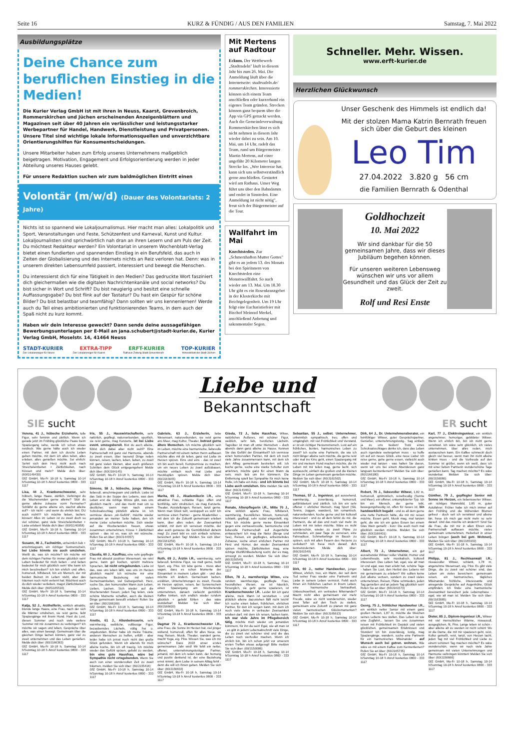Seite 16 KURZ & FÜNDIG / AUS DEN FAMILIEN Samstag, 7. Mai 2022
Ausbildungsplätze
Deine Chance zum beruflichen Einstieg in die Medien!
Die Kurier Verlag GmbH ist mit ihren in Neuss, Kaarst, Grevenbroich, Rommerskirchen und Jüchen erscheinenden Anzeigenblättern und Magazinen seit über 40 Jahren ein verlässlicher und leistungsstarker Werbepartner für Handel, Handwerk, Dienstleistung und Privatpersonen. Unsere Titel sind wichtige lokale Informationsquellen und unverzichtbare Orientierungshilfen für Konsumentscheidungen.
Unsere Mitarbeiter haben zum Erfolg unseres Unternehmens maßgeblich beigetragen. Motivation, Engagement und Erfolgsorientierung werden in jeder Abteilung unseres Hauses gelebt.
Für unsere Redaktion suchen wir zum baldmöglichen Eintritt einen
Volontär (m/w/d) (Dauer des Volontariats: 2 Jahre)
Nichts ist so spannend wie Lokaljournalismus. Hier macht man alles: Lokalpolitik und Sport, Veranstaltungen und Feste, Schützenfest und Karneval, Kunst und Kultur. Lokaljournalisten sind sprichwörtlich nah dran an ihren Lesern und am Puls der Zeit. Du möchtest Redakteur werden? Ein Volontariat in unserem Wochenblatt-Verlag bietet einen fundierten und spannenden Einstieg in ein Berufsfeld, das auch in Zeiten der Globalisierung und des Internets nichts an Reiz verloren hat. Denn: was in unserem direkten Lebensumfeld passiert, interessiert und bewegt die Menschen.
Du interessierst dich für eine Tätigkeit in den Medien? Das gedruckte Wort fasziniert dich gleichermaßen wie die digitalen Nachrichtenkanäle und social networks? Du bist sicher in Wort und Schrift? Du bist neugierig und besitzt eine schnelle Auffassungsgabe? Du bist flink auf der Tastatur? Du hast ein Gespür für schöne Bilder? Du bist belastbar und teamfähig? Dann sollten wir uns kennenlernen! Werde auch du Teil eines ambitionierten und funktionierenden Teams, in dem auch der Spaß nicht zu kurz kommt.
Haben wir dein Interesse geweckt? Dann sende deine aussagefähigen Bewerbungsunterlagen per E-Mail an jana.schubert@stadt-kurier.de, Kurier Verlag GmbH, Moselstr. 14, 41464 Neuss
STADT-KURIER EXTRA-TIPP ERFT-KURIER TOP-KURIER
Der Lokalanzeiger für Neuss Der Lokalanzeiger für Kaarst Rathaus-Zeitung Stadt Grevenbroich Hinweisblatt der Stadt Jüchen
Mit Mertens auf Radtour
Eckum. Der Wettbewerb „Stadtradeln" läuft in diesem Jahr bis zum 26. Mai. Die Anmeldung läuft über die Internetseite: stadtradeln.de/ rommerskirchen. Interessierte können sich einem Team anschließen oder kurzerhand ein eigenes Team gründen. Strecken können ganz bequem über die App via GPS getrackt werden.
Auch die Gemeindeverwaltung Rommerskirchen lässt es sich nicht nehmen in diesem Jahr wieder dabei zu sein. Am 10. Mai, um 14 Uhr, radelt das Team, rund um Bürgermeister Martin Mertens, auf einer ungefähr 20 Kilometer langen Strecke los. „Wer Interesse hat, kann sich uns selbstverständlich gerne anschließen. Gestartet wird am Rathaus. Unser Weg führt uns über den Bahndamm und endet in Sinsteden. Eine Anmeldung ist nicht nötig", freut sich der Bürgermeister auf die Tour.
Wallfahrt im Mai
Knechtsteden. Zur „Schmerzhaften Mutter Gottes" gibt es an jedem 13. des Monats bei den Spiritanern von Knechtsteden eine Monatswallfahrt. So auch wieder am 13. Mai. Um 18.30 Uhr gibt es ein Rosenkranzgebet in der Klosterkirche mit Beichtgelegenheit. Um 19 Uhr folgt eine Eucharistiefeier mit Bischof Meinrad Merkel, anschließend Anbetung und sakramentaler Segen.
Schneller. Mehr. Wissen.
www.erft-kurier.de
Herzlichen Glückwunsch
Unser Geschenk des Himmels ist endlich da!
Mit der stolzen Mama Katrin Bernrath freuen sich über die Geburt des kleinen
Leo Tim
27.04.2022 3.820 g 56 cm
die Familien Bernrath & Odenthal
Goldhochzeit
10. Mai 2022
Wir sind dankbar für die 50 gemeinsamen Jahre, dass wir dieses Jubiläum begehen können.
Für unseren weiteren Lebensweg wünschen wir uns vor allem Gesundheit und das Glück der Zeit zu zweit.
Rolf und Resi Enste
Liebe und
Bekanntschaft
SIE sucht ER sucht
Verena, 41 J., hübsche Erzieherin, tolle Figur, sehr feminin und zärtlich. Wenn ich gerade jetzt im Frühling glückliche Paare beim Spaziergang sehe, werde ich schon etwas neidisch. Wie gerne hätte auch ich wieder einen Partner, mit dem ich durchs Leben gehen möchte, mit dem ich alles teilen, alles erleben, alles genießen möchte. Sei ehrlich: Sehnt sich dein Herz nicht auch nach Streicheleinheiten + Zärtlichkeiten, nach Küssen und mehr? Melde dich über: (60/G149430)
GfZ GmbH, Mo-Fr 10-18 h, Samstag 10-14 h/Sonntag 10-18 h Anruf kostenlos 0800 - 333 1117
Lisa, 44 J., Krankenschwester, sehr hübsch, lange Haare, zärtlich. Verbringst du die Wochenenden gerne alleine? Sitzt du gerne alleine zuhause vorm Fernseher? Schläfst du gerne alleine ein, wachst alleine auf? - Ich nicht - und wenn du ehrlich bist, DU auch nicht!!!! Ich möchte lieben, lachen, küssen! Alles im Leben ist zu zweit doch so viel schöner, ganz viele Streicheleinheiten + Liebe erleben! Melde dich über: (60/G140958)
GfZ GmbH, Mo-Fr 10-18 h, Samstag 10-14 h/Sonntag 10-18 h Anruf kostenlos 0800 - 333 1117
Susann, 46 J., Fachwirtin, unheimlich lieb + anschmiegsam, ein richtiger Sonnenschein, bei Liebe könnte sie auch umziehen. Weißt du, was ich möchte? Ich möchte mit dem richtigen Partner für immer glücklich sein! Leben bedeutet für mich lieben - und lieben bedeutet für mich glücklich sein! Wie kann ich mich beschreiben? Ich bin ehrlich und offen, humorvoll, hilfsbereit, bin ein Mensch, der mit beiden Beinen im Leben steht, aber das träumen noch nicht verlernt hat. Möchtest auch du dich wieder verlieben, magst Zärtlichkeiten? Melde dich über: (60/G165510)
GfZ GmbH, Mo-Fr 10-18 h, Samstag 10-14 h/Sonntag 10-18 h Anruf kostenlos 0800 - 333 1117
Katja, 52 J., Arzthelferin, wirklich attraktiv, blonde lange Haare, eine Frau, nach der sich die Männer umdrehen, sie reist gerne, liebt Spaziergänge mit ihrem Hund. Hast du Lust, diesen Sommer und noch viele weitere Sommer mit mir zusammen zu verbringen? Ich möchte wir sagen und leben, Gespräche über alles, was einen bewegt. Gemeinsam über die gleichen Dinge lachen können, ganz viel zu zweit unternehmen und das Leben genießen. Melde dich über: (60/J166363)
GfZ GmbH, Mo-Fr 10-18 h, Samstag 10-14 h/Sonntag 10-18 h Anruf kostenlos 0800 - 333 1117
Iris, 55 J., Hauswirtschafterin, sehr natürlich, gepflegt, naturverbunden, sportlich, sie reist gerne, mag Konzerte, ist bei Liebe event. umzugsbereit. Bist du auch alleine, fühlst dich dabei aber nicht wohl? Eine Partnerschaft mit ganz viel Harmonie, abends zu zweit essen, über tausend Dinge reden können, reisen, lachen, leben, lieben, zu zweit mit ganz vielen kleinen, aber auch größeren Schritten dem Glück entgegengehen! Melde dich über: (60/J164145)
GfZ GmbH, Mo-Fr 10-18 h, Samstag 10-14 h/Sonntag 10-18 h Anruf kostenlos 0800 - 333 1117
Simone, 58 J., hübsche, junge Witwe, liebevoll, anschmiegsam und zärtlich. Liebe ist das Salz in der Suppe des Lebens, was dem Leben erst die richtige Würze gibt, was uns glücklich macht - und das merkt man um so deutlicher, wenn man nach einem Schicksalsschlag plötzlich alleine ist. Ich vermisse dieses „wir-Gefühl", möchte wieder jemanden an meiner Seite haben, den ich meine Liebe schenken möchte. Sich wieder auf die Wochenenden freuen, etwas zusammen unternehmen, Küsse + Zärtlichkeit spüren - das ist es, was ich mir wünsche. Rufen Sie an über: (60/J144357)
GfZ GmbH, Mo-Fr 10-18 h, Samstag 10-14 h/Sonntag 10-18 h Anruf kostenlos 0800 - 333 1117
Claudia, 60 J., Kauffrau, eine sehr gepflegte Frau mit absolut positiver Wesensart, sie reist gerne, kann gut kochen, spricht mehrere Sprachen, ist nicht ortsgebunden. Liebe ist das, was uns leben läßt, was uns im Herzen glücklich macht! Ich wünsche mir eine harmonische Beziehung mit vielen Gemeinsamkeiten, viel Geborgenheit, Herz, suche Sie, den humorvollen Mann zum Leben, Lieben, Lachen. Sich wieder auf die Wochenenden freuen, jeden Tag teilen, viele schöne Momente schaffen, auch die kleinen Dinge gemeinsam bewußt erleben! Rufen Sie an über: (60/J166169)
GfZ GmbH, Mo-Fr 10-18 h, Samstag 10-14 h/Sonntag 10-18 h Anruf kostenlos 0800 - 333 1117
Anette, 61 J., Altenbetreuerin, sehr warmherzig, weibliche, vollbusige Figur, bezauberndes Lächeln, völlig frei u. ungebunden. Bisher habe ich meine Träume, anderen Menschen zu helfen, erfüllt - aber leider habe ich privat noch nicht das große Glück gefunden. Wenn ich abends für mich alleine koche, bin ich oft traurig. Ich möchte wieder das Gefühl spüren, geliebt zu werden, bin eine gute Hausfrau, wäre bei Sympathie nicht ortsgebunden. Wenn Sie auch von einer wundervollen Zeit zu zweit träumen, melden Sie sich über: (60/J135416)
GfZ GmbH, Mo-Fr 10-18 h, Samstag 10-14 h/Sonntag 10-18 h Anruf kostenlos 0800 - 333 1117
Gabriele, 63 J., Erzieherin, liebe Wesensart, naturverbunden, sie reist gerne ans Meer, mag Kultur, Theater, betreut gerne ältere Menschen. Ich möchte glücklich sein im Leben, möchte eine harmonische, liebevolle Partnerschaft mit einem netten Herrn aufbauen möchte alles mit dir teilen, ganz viel Liebe im Herzen spüren. Eins und eins - das ist zwei! Ich bin auch bereit, Kompromisse zu machen, um ein neues Leben zu zweit aufzubauen, möchte einfach noch mal Liebe und Herzklopfen spüren. Melde dich über: (60/J163045)
GfZ GmbH, Mo-Fr 10-18 h, Samstag 10-14 h/Sonntag 10-18 h Anruf kostenlos 0800 - 333 1117
Marita, 65 J., Akademikerin i.R., eine attraktive Frau, schlanke Figur, offen und feinfühlig, sehr strukturiert, sie mag Konzerte, Theater, Ausstellungen, Reisen, tanzt gerne. Wenn man Glück teilt, verdoppelt es sich! Ich vermisse einen Partner - gerne Akademiker -, mit dem ich die Zukunft gemeinsam erleben kann, über alles reden, der Zweisamkeit schätzt, mit dem ich verreisen möchte, der aber auch genauso die Gemütlichkeit daheim mag! Zu zweit lebt es sich einfach schöner, bereichert jeden Tag! Melden Sie sich über: (60/J161259)
GfZ GmbH, Mo-Fr 10-18 h, Samstag 10-14 h/Sonntag 10-18 h Anruf kostenlos 0800 - 333 1117
Ruth, 69 J., Ärztin i.R., warmherzig, sehr liebevoll, feminine Figur, sie malt gerne, treibt Sport, eig. Pkw. Ich lebe gerne - muss aber sagen, dass es schon Momente der Einsamkeit in meinem Leben gibt - und das möchte ich ändern. Gemeinsam lachen, erzählen, Unternehmungen zu zweit, Freude im Herzen spüren, reisen, bei Sonnenschein einen Spaziergang am Wochenende unternehmen, danach vielleicht gemütlich Kaffee trinken, sich endlich wieder rundum glücklich + geliebt fühlen - das wäre wunderbar! Melden Sie sich über: (60/J166620)
GfZ GmbH, Mo-Fr 10-18 h, Samstag 10-14 h/Sonntag 10-18 h Anruf kostenlos 0800 - 333 1117
Dagmar 70 J., Krankenschwester i.R., eine Frau, die Sonne im Herzen hat, viel jünger wirkend, humorvoll, offen für alles Neue, sie mag Reisen, Musik, Theater, wandert gerne, macht Yoga, eig. Pkw. Wissen Sie, was ich mir wünsche? Dass 2022 unser erstes gemeinsames Jahr wird! Mir fehlt ein netter, offener, unternehmungslustiger Partner, jemand, mit dem ich reden kann, der humorig und positiv denkend ist, der eine Beziehung ernst nimmt, dem Liebe in seinem Alltag fehlt - denn die will ich Ihnen geben. Melden Sie sich über: (60/J156632)
GfZ GmbH, Mo-Fr 10-18 h, Samstag 10-14 h/Sonntag 10-18 h Anruf kostenlos 0800 - 333 1117
Gisela, 72 J., liebe Hausfrau, Witwe, natürliches Äußeres, mit schöner Figur, weiblich, sehr lieb, herzliches Lächeln. Tagsüber ist man oft unter Menschen – doch abends dann ganz alleine zu Hause. Kennen Sie das Gefühl der Einsamkeit? Ich vermisse einen humorvollen Partner, mit dem ich noch viele Jahre zusammensein kann, mit dem ich den Alltag gemeinsam bestreiten will. Ich koche gerne, suche eine starke Schulter zum anlehnen, möchte ganz für einen Mann da sein, mich lieb um ihn kümmern. Die Entfernung spielt bei Sympathie für mich keine Rolle, ich habe ein Auto - und ich könnte bei Liebe auch umziehen. Bitte melden Sie sich über: (60/J143461)
GfZ GmbH, Mo-Fr 10-18 h, Samstag 10-14 h/Sonntag 10-18 h Anruf kostenlos 0800 - 333 1117
Renate, Altenpflegerin i.R., Mitte 70 J., eine wirklich aparte Frau, hilfsbereit, warmherzig, freundliches Wesen, humorvoll, schlank, gepflegt, sehr sozial eingestellt, eig. Pkw. Ich möchte gerne meine Einsamkeit gegen eine vertrauensvolle, harmonische und liebevolle Partnerschaft auf Augenhöhe eintauschen! Ich mag die Natur (Berge und See), Reisen, ein gepflegtes, anheimelndes Zuhause, suche einen ehrlichen Partner mit Herz und Humor, der wieder Zweisamkeit spüren möchte, Zärtlichkeiten mag, eine richtige Wohlfühlbeziehung sucht, der es mag, umsorgt zu werden. Melden Sie sich über: (60/J150545)
GfZ GmbH, Mo-Fr 10-18 h, Samstag 10-14 h/Sonntag 10-18 h Anruf kostenlos 0800 - 333 1117
Ellen, 78 J., warmherzige Witwe, eine rundum warmherzige, gepflegte Frau, freundliches Wesen, sie ist häuslich, fürsorglich, sie geht gerne spazieren, ist Krankenschwester i.R.. Leider bin ich ganz alleine, mein Mann ist verstorben – und plötzlich alleine dazustehen fällt nicht leicht! Ich suche einen lieben, fröhlichen, ehrlichen Partner, für den ich sorgen kann, mit dem ich noch viele Jahre in vertrauter Zweisamkeit erleben darf, mit dem ich reisen, lachen kann. Ich war viele Jahre im Pflegebereich tätig, möchte mich wieder um jemanden kümmern, für ihn da sein! Egal, wie alt man ist - es gibt in jedem Lebensabschnitt viele Dinge, die zu zweit viel schöner sind und die das Leben noch wertvoller machen. Wenn ich ehrlich bin, bin ich schon jetzt vor unserem ersten Treffen etwas aufgeregt! Bitte melden Sie sich über: (60/J150086)
GfZ GmbH, Mo-Fr 10-18 h, Samstag 10-14 h/Sonntag 10-18 h Anruf kostenlos 0800 - 333 1117
Sebastian, 55 J., selbst. Unternehmer, unheimlich sympathisch, treu, offen und umgänglich, mit viel Fröhlichkeit und Verstand, er ist ein richtiger Herzensmensch. Lust auf ein fröhliches, buntes, harmonisches Leben zu zweit? Ich suche eine Partnerin, die wie ich nicht länger alleine sein möchte, die gerne reist oder mal ins Kino geht, einen Spaziergang mit mir und meinem Hund machen möchte, die ihr Leben mit mir teilen mag, gerne lacht, sich austauscht, einfach die großen und die kleinen Dinge im Leben gemeinsam genießen möchte. Melden Sie sich über: (60/J161502)
GfZ GmbH, Mo-Fr 10-18 h, Samstag 10-14 h/Sonntag 10-18 h Anruf kostenlos 0800 - 333 1117
Thomas, 57 J., Ingenieur, gut aussehend, warmherzig, zuverlässig, humorvoll, gefühlsbetont und zärtlich. Ich bin ein sehr offener + ehrlicher Mensch, mag Sport (Ski, Tennis, Joggen, wandern), bin romantisch, naturverbunden, koche gerne und bin kulturell interessiert - und zu all dem fehlst du mir, die Partnerin, die all das und noch viel mehr im Leben mit mir teilen möchte. Wäre es nicht wunderschön, wieder zu zweit Pläne zu schmieden, ein paar Tage zu verreisen, eine Fahrradtour, Schmetterlinge im Bauch zu spüren, sich mit allen Fasern des Herzens zu verlieben? Ich freue mich darauf, dich kennenzulernen. Melde dich über: (60/J161549)
GfZ GmbH, Mo-Fr 10-18 h, Samstag 10-14 h/Sonntag 10-18 h Anruf kostenlos 0800 - 333 1117
Dirk, 60 J., netter Handwerker, junger Witwer, ehrlich, treu, ein Mann, der seit dem Tod seiner Frau wieder eine Partnerin und Liebe in seinem Leben vermisst. Fehlt auch Ihnen ein fröhliches Lachen in Ihrem Leben, eine harmonische Vertrautheit, Unbeschwertheit, ein vertrautes Miteinander? Macht nicht alles gemeinsam viel mehr Freude, wäre es nicht wunderschön, wieder zwei Teller auf den Tisch zu stellen, gemeinsam eine Zukunft zu planen mit ganz vielen harmonischen Glücksmomenten? Melden Sie sich über: (60/J165613)
GfZ GmbH, Mo-Fr 10-18 h, Samstag 10-14 h/Sonntag 10-18 h Anruf kostenlos 0800 - 333 1117
Dirk, 64 J., Dr. Unternehmensberater, ein feinfühliger Witwer, guter Gesprächspartner, Genießer, unternehmungslustig.. Sag einfach ja zu uns beiden! Trotz eines Schicksalsschlages denke ich, dass das Leben auch irgendwie weitergehen muss - so hoffe ich auf ein neues Glück, eine neue Liebe! Ich reise gerne, gehe gerne essen, vielleicht auch wieder mal tanzen - was halten Sie davon, wenn wir uns bei einem Abendessen ganz langsam kennenlernen? Melden Sie sich über: (60/J166180)
GfZ GmbH, Mo-Fr 10-18 h, Samstag 10-14 h/Sonntag 10-18 h Anruf kostenlos 0800 - 333 1117
Robert, 70 J., liebevoller Witwer, 1,82 m, humorvoll, optimistisch, reisefreudig (Sonne und Meer), ein offener, unkomplizierter Typ. Ich bin ein Mensch, der gerne lebt, bewegungsfreudig ist, offen für neues ist, bin handwerklich begabt - und zu all dem gerne eine nette Partnerin hätte, die mit mir reisen möchte, Essen geht, Musik mag, mal tanzen geht, die wie ich ein gutes Essen bei einem Glas Wein genießt - kurz: Die auch noch mal glücklich werden möchte. Melden Sie sich über. (60/J166401)
GfZ GmbH, Mo-Fr 10-18 h, Samstag 10-14 h/Sonntag 10-18 h Anruf kostenlos 0800 - 333 1117
Albert, 73 J., Unternehmer, ein gut aussehender Witwer voller Vitalität, Humor und Lebensfreude, sehr musikalisch, kulturell interessiert. Das Leben hat, egal, wie alt man ist und egal, was man erlebt hat, schöne Tage - haben Sie Lust, den Herbst des Lebens mit mir gemeinsam zu erleben? Wir sollten keine Zeit alleine vertuen, sondern zu zweit vieles unternehmen, Reisen, Pläne schmieden, jeden Tag genießen und an jedem Tag glücklich sein! Rufen Sie an über: (60/J161573)
GfZ GmbH, Mo-Fr 10-18 h, Samstag 10-14 h/Sonntag 10-18 h Anruf kostenlos 0800 - 333 1117
Georg, 75 J., fröhlicher Handwerker i.R., ein wirklich netter Senior mit einem ganz großen Herzen, 1,87 m, möchte die Weichen seines Lebens neu stellen. Das Leben ist wie eine Zugfahrt... lassen Sie uns zusammen reisen mit Fröhlichkeit im Gepäck und vielen glücklichen, gemeinsamen Erlebnissen und Stunden! Ich bin zuverlässig, lustig, mag Spaziergänge, wandern, suche eine Partnerin für ein harmonisches Miteinander - auf Wunsch auch bei getren. wohnen. Wie wäre es mit einem Kaffee zum Kennenlernen? Rufen Sie an über: (60/J165735)
GfZ GmbH, Mo-Fr 10-18 h, Samstag 10-14 h/Sonntag 10-18 h Anruf kostenlos 0800 - 333 1117
Karl, 77 J., Elektroingenieur, ein wirklich angenehmer, humoriger, gebildeter Witwer. Wenn ich ehrlich bin, bin ich nicht gerne verwitwet. Ich wäre sehr glücklich, ich vieles unternehmen, über alles reden, mich austauschen kann. Ein Kaffee schmeckt doch gleich viel besser, wenn man ihn nicht alleine trinken muss - und die Vorfreude auf den Sommer ist größer, wenn ich weiß, dass ich mit einer lieben Partnerin wunderschöne Tage genießen kann. Tag machen möchte? Es wäre wunderbar. Melden Sie sich über: (60/J156080)
GfZ GmbH, Mo-Fr 10-18 h, Samstag 10-14 h/Sonntag 10-18 h Anruf kostenlos 0800 - 333 1117
Günther, 79 J., gepflegter Senior mit Sonne im Herzen, ein liebenswerter Witwer, ein richtiges Mannsbild, 1,85 m, guter Autofahrer. Früher habe ich mich immer auf den Frühling und die blühenden Blumen gefreut - doch seit ich verwitwet und alleine bin, freue ich mich gar nicht mehr so sehr darauf. Und das möchte ich ändern!!! Sind Sie die Frau, die mit mir in allen Ehren eine Partnerschaft aufbauen möchte, vieles gemeinsam unternehmen, Heiterkeit in unser Leben bringen (auch bei getr. Wohnen). Melden Sie sich über: (60/J165932)
GfZ GmbH, Mo-Fr 10-18 h, Samstag 10-14 h/Sonntag 10-18 h Anruf kostenlos 0800 - 333 1117
Philipp, 81 J., Rechtsanwalt i.R., niveauvoller Witwer, schlank, 1,78 m, angenehme Wesensart, eig. Pkw. Es gibt viele Dinge, die zu zweit viel schöner sind, das Leben um vieles bereichern: gemeinsam reisen, ein harmonisches, tägliches Miteinander, fröhliche, interessante und anregende Gespräche auf Augenhöhe, Glück empfinden. Ich finde: eine harmonische Zweisamkeit bereichert jede Lebensphase - egal, wie alt man ist. Melden Sie sich über: (60/J163085)
GfZ GmbH, Mo-Fr 10-18 h, Samstag 10-14 h/Sonntag 10-18 h Anruf kostenlos 0800 - 333 1117
Dieter, 85 J., Diplom-Ingenieur i.R., Witwer mit viel menschlicher Wärme, niveauvoll, ausgeglichen, fit, Pkw. Lange leben ist schön - aber alleine alt zu werden ist nicht schön! Wo ist die Dame, die mit mir spazieren geht, reist, Kultur genießt, reist, tanzt, von Herzen lacht, jeden Tag mit viel Fröhlichkeit und Liebe zu einem schönen Tag machen möchte? Es wäre wunderschön, wenn wir noch viele Jahre gemeinsam mit vielen Unternehmungen und Harmonie verbringen könnten! Melden Sie sich über: (60/J156666)
GfZ GmbH, Mo-Fr 10-18 h, Samstag 10-14 h/Sonntag 10-18 h Anruf kostenlos 0800 - 333 1117